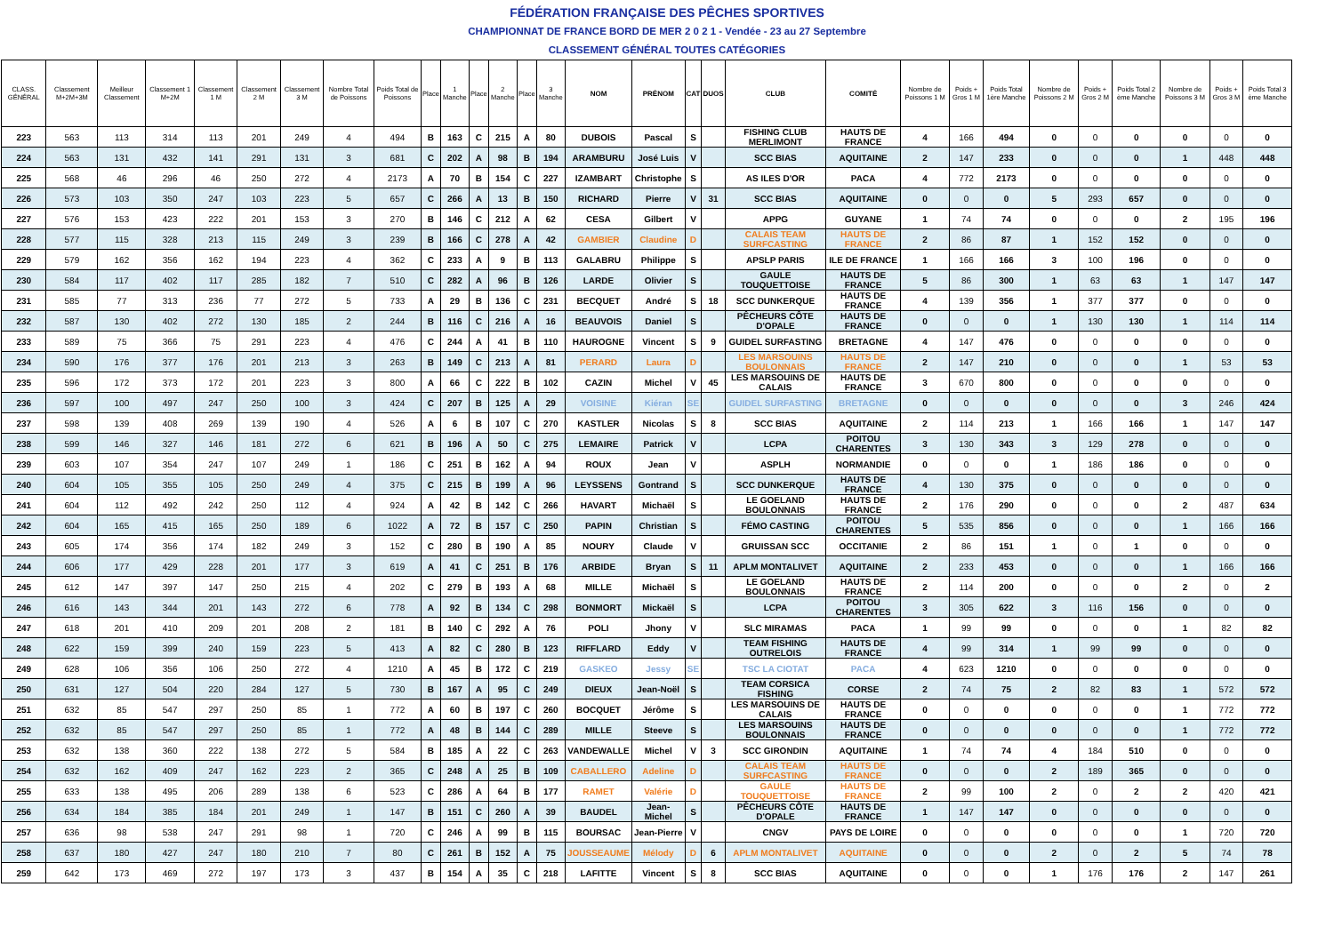FÉDÉRATION FRANÇAISE DES PÊCHES SPORTIVES
CHAMPIONNAT DE FRANCE BORD DE MER 2 0 2 1 - Vendée - 23 au 27 Septembre
CLASSEMENT GÉNÉRAL TOUTES CATÉGORIES
| CLASS. GÉNÉRAL | Classement M+2M+3M | Meilleur Classement | Classement 1 M+2M | Classement 1 M | Classement 2 M | Classement 3 M | Nombre Total de Poissons | Poids Total de Poissons | Place | 1 Manche | Place | 2 Manche | Place | 3 Manche | NOM | PRÉNOM | CAT | DUOS | CLUB | COMITÉ | Nombre de Poissons 1 M | Poids + Gros 1 M | Poids Total 1ère Manche | Nombre de Poissons 2 M | Poids + Gros 2 M | Poids Total 2 ème Manche | Nombre de Poissons 3 M | Poids + Gros 3 M | Poids Total 3 ème Manche |
| --- | --- | --- | --- | --- | --- | --- | --- | --- | --- | --- | --- | --- | --- | --- | --- | --- | --- | --- | --- | --- | --- | --- | --- | --- | --- | --- | --- | --- | --- |
| 223 | 563 | 113 | 314 | 113 | 201 | 249 | 4 | 494 | B | 163 | C | 215 | A | 80 | DUBOIS | Pascal | S | | FISHING CLUB MERLIMONT | HAUTS DE FRANCE | 4 | 166 | 494 | 0 | 0 | 0 | 0 | 0 | 0 |
| 224 | 563 | 131 | 432 | 141 | 291 | 131 | 3 | 681 | C | 202 | A | 98 | B | 194 | ARAMBURU | José Luis | V | | SCC BIAS | AQUITAINE | 2 | 147 | 233 | 0 | 0 | 0 | 1 | 448 | 448 |
| 225 | 568 | 46 | 296 | 46 | 250 | 272 | 4 | 2173 | A | 70 | B | 154 | C | 227 | IZAMBART | Christophe | S | | AS ILES D'OR | PACA | 4 | 772 | 2173 | 0 | 0 | 0 | 0 | 0 | 0 |
| 226 | 573 | 103 | 350 | 247 | 103 | 223 | 5 | 657 | C | 266 | A | 13 | B | 150 | RICHARD | Pierre | V | 31 | SCC BIAS | AQUITAINE | 0 | 0 | 0 | 5 | 293 | 657 | 0 | 0 | 0 |
| 227 | 576 | 153 | 423 | 222 | 201 | 153 | 3 | 270 | B | 146 | C | 212 | A | 62 | CESA | Gilbert | V | | APPG | GUYANE | 1 | 74 | 74 | 0 | 0 | 0 | 2 | 195 | 196 |
| 228 | 577 | 115 | 328 | 213 | 115 | 249 | 3 | 239 | B | 166 | C | 278 | A | 42 | GAMBIER | Claudine | D | | CALAIS TEAM SURFCASTING | HAUTS DE FRANCE | 2 | 86 | 87 | 1 | 152 | 152 | 0 | 0 | 0 |
| 229 | 579 | 162 | 356 | 162 | 194 | 223 | 4 | 362 | C | 233 | A | 9 | B | 113 | GALABRU | Philippe | S | | APSLP PARIS | ILE DE FRANCE | 1 | 166 | 166 | 3 | 100 | 196 | 0 | 0 | 0 |
| 230 | 584 | 117 | 402 | 117 | 285 | 182 | 7 | 510 | C | 282 | A | 96 | B | 126 | LARDE | Olivier | S | | GAULE TOUQUETTOISE | HAUTS DE FRANCE | 5 | 86 | 300 | 1 | 63 | 63 | 1 | 147 | 147 |
| 231 | 585 | 77 | 313 | 236 | 77 | 272 | 5 | 733 | A | 29 | B | 136 | C | 231 | BECQUET | André | S | 18 | SCC DUNKERQUE | HAUTS DE FRANCE | 4 | 139 | 356 | 1 | 377 | 377 | 0 | 0 | 0 |
| 232 | 587 | 130 | 402 | 272 | 130 | 185 | 2 | 244 | B | 116 | C | 216 | A | 16 | BEAUVOIS | Daniel | S | | PÊCHEURS CÔTE D'OPALE | HAUTS DE FRANCE | 0 | 0 | 0 | 1 | 130 | 130 | 1 | 114 | 114 |
| 233 | 589 | 75 | 366 | 75 | 291 | 223 | 4 | 476 | C | 244 | A | 41 | B | 110 | HAUROGNE | Vincent | S | 9 | GUIDEL SURFASTING | BRETAGNE | 4 | 147 | 476 | 0 | 0 | 0 | 0 | 0 | 0 |
| 234 | 590 | 176 | 377 | 176 | 201 | 213 | 3 | 263 | B | 149 | C | 213 | A | 81 | PERARD | Laura | D | | LES MARSOUINS BOULONNAIS | HAUTS DE FRANCE | 2 | 147 | 210 | 0 | 0 | 0 | 1 | 53 | 53 |
| 235 | 596 | 172 | 373 | 172 | 201 | 223 | 3 | 800 | A | 66 | C | 222 | B | 102 | CAZIN | Michel | V | 45 | LES MARSOUINS DE CALAIS | HAUTS DE FRANCE | 3 | 670 | 800 | 0 | 0 | 0 | 0 | 0 | 0 |
| 236 | 597 | 100 | 497 | 247 | 250 | 100 | 3 | 424 | C | 207 | B | 125 | A | 29 | VOISINE | Kiéran | SE | | GUIDEL SURFASTING | BRETAGNE | 0 | 0 | 0 | 0 | 0 | 0 | 3 | 246 | 424 |
| 237 | 598 | 139 | 408 | 269 | 139 | 190 | 4 | 526 | A | 6 | B | 107 | C | 270 | KASTLER | Nicolas | S | 8 | SCC BIAS | AQUITAINE | 2 | 114 | 213 | 1 | 166 | 166 | 1 | 147 | 147 |
| 238 | 599 | 146 | 327 | 146 | 181 | 272 | 6 | 621 | B | 196 | A | 50 | C | 275 | LEMAIRE | Patrick | V | | LCPA | POITOU CHARENTES | 3 | 130 | 343 | 3 | 129 | 278 | 0 | 0 | 0 |
| 239 | 603 | 107 | 354 | 247 | 107 | 249 | 1 | 186 | C | 251 | B | 162 | A | 94 | ROUX | Jean | V | | ASPLH | NORMANDIE | 0 | 0 | 0 | 1 | 186 | 186 | 0 | 0 | 0 |
| 240 | 604 | 105 | 355 | 105 | 250 | 249 | 4 | 375 | C | 215 | B | 199 | A | 96 | LEYSSENS | Gontrand | S | | SCC DUNKERQUE | HAUTS DE FRANCE | 4 | 130 | 375 | 0 | 0 | 0 | 0 | 0 | 0 |
| 241 | 604 | 112 | 492 | 242 | 250 | 112 | 4 | 924 | A | 42 | B | 142 | C | 266 | HAVART | Michaël | S | | LE GOELAND BOULONNAIS | HAUTS DE FRANCE | 2 | 176 | 290 | 0 | 0 | 0 | 2 | 487 | 634 |
| 242 | 604 | 165 | 415 | 165 | 250 | 189 | 6 | 1022 | A | 72 | B | 157 | C | 250 | PAPIN | Christian | S | | FÉMO CASTING | POITOU CHARENTES | 5 | 535 | 856 | 0 | 0 | 0 | 1 | 166 | 166 |
| 243 | 605 | 174 | 356 | 174 | 182 | 249 | 3 | 152 | C | 280 | B | 190 | A | 85 | NOURY | Claude | V | | GRUISSAN SCC | OCCITANIE | 2 | 86 | 151 | 1 | 0 | 1 | 0 | 0 | 0 |
| 244 | 606 | 177 | 429 | 228 | 201 | 177 | 3 | 619 | A | 41 | C | 251 | B | 176 | ARBIDE | Bryan | S | 11 | APLM MONTALIVET | AQUITAINE | 2 | 233 | 453 | 0 | 0 | 0 | 1 | 166 | 166 |
| 245 | 612 | 147 | 397 | 147 | 250 | 215 | 4 | 202 | C | 279 | B | 193 | A | 68 | MILLE | Michaël | S | | LE GOELAND BOULONNAIS | HAUTS DE FRANCE | 2 | 114 | 200 | 0 | 0 | 0 | 2 | 0 | 2 |
| 246 | 616 | 143 | 344 | 201 | 143 | 272 | 6 | 778 | A | 92 | B | 134 | C | 298 | BONMORT | Mickaël | S | | LCPA | POITOU CHARENTES | 3 | 305 | 622 | 3 | 116 | 156 | 0 | 0 | 0 |
| 247 | 618 | 201 | 410 | 209 | 201 | 208 | 2 | 181 | B | 140 | C | 292 | A | 76 | POLI | Jhony | V | | SLC MIRAMAS | PACA | 1 | 99 | 99 | 0 | 0 | 0 | 1 | 82 | 82 |
| 248 | 622 | 159 | 399 | 240 | 159 | 223 | 5 | 413 | A | 82 | C | 280 | B | 123 | RIFFLARD | Eddy | V | | TEAM FISHING OUTRELOIS | HAUTS DE FRANCE | 4 | 99 | 314 | 1 | 99 | 99 | 0 | 0 | 0 |
| 249 | 628 | 106 | 356 | 106 | 250 | 272 | 4 | 1210 | A | 45 | B | 172 | C | 219 | GASKEO | Jessy | SE | | TSC LA CIOTAT | PACA | 4 | 623 | 1210 | 0 | 0 | 0 | 0 | 0 | 0 |
| 250 | 631 | 127 | 504 | 220 | 284 | 127 | 5 | 730 | B | 167 | A | 95 | C | 249 | DIEUX | Jean-Noël | S | | TEAM CORSICA FISHING | CORSE | 2 | 74 | 75 | 2 | 82 | 83 | 1 | 572 | 572 |
| 251 | 632 | 85 | 547 | 297 | 250 | 85 | 1 | 772 | A | 60 | B | 197 | C | 260 | BOCQUET | Jérôme | S | | LES MARSOUINS DE CALAIS | HAUTS DE FRANCE | 0 | 0 | 0 | 0 | 0 | 0 | 1 | 772 | 772 |
| 252 | 632 | 85 | 547 | 297 | 250 | 85 | 1 | 772 | A | 48 | B | 144 | C | 289 | MILLE | Steeve | S | | LES MARSOUINS BOULONNAIS | HAUTS DE FRANCE | 0 | 0 | 0 | 0 | 0 | 0 | 1 | 772 | 772 |
| 253 | 632 | 138 | 360 | 222 | 138 | 272 | 5 | 584 | B | 185 | A | 22 | C | 263 | VANDEWALLE | Michel | V | 3 | SCC GIRONDIN | AQUITAINE | 1 | 74 | 74 | 4 | 184 | 510 | 0 | 0 | 0 |
| 254 | 632 | 162 | 409 | 247 | 162 | 223 | 2 | 365 | C | 248 | A | 25 | B | 109 | CABALLERO | Adeline | D | | CALAIS TEAM SURFCASTING | HAUTS DE FRANCE | 0 | 0 | 0 | 2 | 189 | 365 | 0 | 0 | 0 |
| 255 | 633 | 138 | 495 | 206 | 289 | 138 | 6 | 523 | C | 286 | A | 64 | B | 177 | RAMET | Valérie | D | | GAULE TOUQUETTOISE | HAUTS DE FRANCE | 2 | 99 | 100 | 2 | 0 | 2 | 2 | 420 | 421 |
| 256 | 634 | 184 | 385 | 184 | 201 | 249 | 1 | 147 | B | 151 | C | 260 | A | 39 | BAUDEL | Jean-Michel | S | | PÊCHEURS CÔTE D'OPALE | HAUTS DE FRANCE | 1 | 147 | 147 | 0 | 0 | 0 | 0 | 0 | 0 |
| 257 | 636 | 98 | 538 | 247 | 291 | 98 | 1 | 720 | C | 246 | A | 99 | B | 115 | BOURSAC | Jean-Pierre | V | | CNGV | PAYS DE LOIRE | 0 | 0 | 0 | 0 | 0 | 0 | 1 | 720 | 720 |
| 258 | 637 | 180 | 427 | 247 | 180 | 210 | 7 | 80 | C | 261 | B | 152 | A | 75 | JOUSSEAUME | Mélody | D | 6 | APLM MONTALIVET | AQUITAINE | 0 | 0 | 0 | 2 | 0 | 2 | 5 | 74 | 78 |
| 259 | 642 | 173 | 469 | 272 | 197 | 173 | 3 | 437 | B | 154 | A | 35 | C | 218 | LAFITTE | Vincent | S | 8 | SCC BIAS | AQUITAINE | 0 | 0 | 0 | 1 | 176 | 176 | 2 | 147 | 261 |